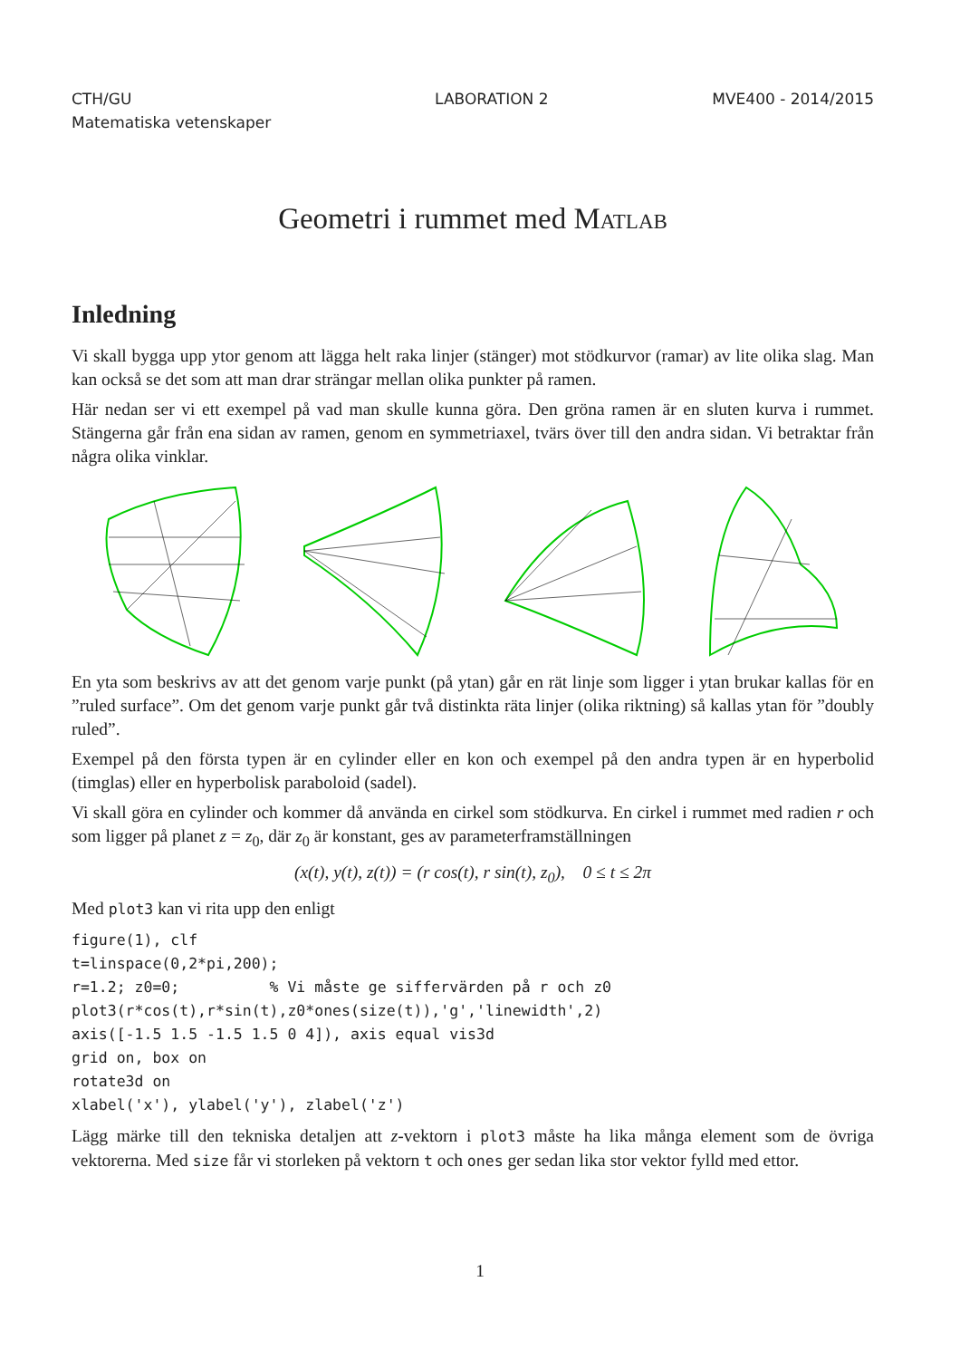CTH/GU
Matematiska vetenskaper
LABORATION 2 MVE400 - 2014/2015
Geometri i rummet med Matlab
Inledning
Vi skall bygga upp ytor genom att lägga helt raka linjer (stänger) mot stödkurvor (ramar) av lite olika slag. Man kan också se det som att man drar strängar mellan olika punkter på ramen.
Här nedan ser vi ett exempel på vad man skulle kunna göra. Den gröna ramen är en sluten kurva i rummet. Stängerna går från ena sidan av ramen, genom en symmetriaxel, tvärs över till den andra sidan. Vi betraktar från några olika vinklar.
En yta som beskrivs av att det genom varje punkt (på ytan) går en rät linje som ligger i ytan brukar kallas för en ”ruled surface”. Om det genom varje punkt går två distinkta räta linjer (olika riktning) så kallas ytan för ”doubly ruled”.
Exempel på den första typen är en cylinder eller en kon och exempel på den andra typen är en hyperbolid (timglas) eller en hyperbolisk paraboloid (sadel).
Vi skall göra en cylinder och kommer då använda en cirkel som stödkurva. En cirkel i rummet med radien r och som ligger på planet z = z<sub>0</sub>, där z<sub>0</sub> är konstant, ges av parameterframställningen
(x(t), y(t), z(t)) = (r cos(t), r sin(t), z<sub>0</sub>), 0 ≤ t ≤ 2π
Med plot3 kan vi rita upp den enligt
figure(1), clf
t=linspace(0,2*pi,200);
r=1.2; z0=0;          % Vi måste ge siffervärden på r och z0
plot3(r*cos(t),r*sin(t),z0*ones(size(t)),'g','linewidth',2)
axis([-1.5 1.5 -1.5 1.5 0 4]), axis equal vis3d
grid on, box on
rotate3d on
xlabel('x'), ylabel('y'), zlabel('z')
Lägg märke till den tekniska detaljen att z-vektorn i plot3 måste ha lika många element som de övriga vektorerna. Med size får vi storleken på vektorn t och ones ger sedan lika stor vektor fylld med ettor.
1